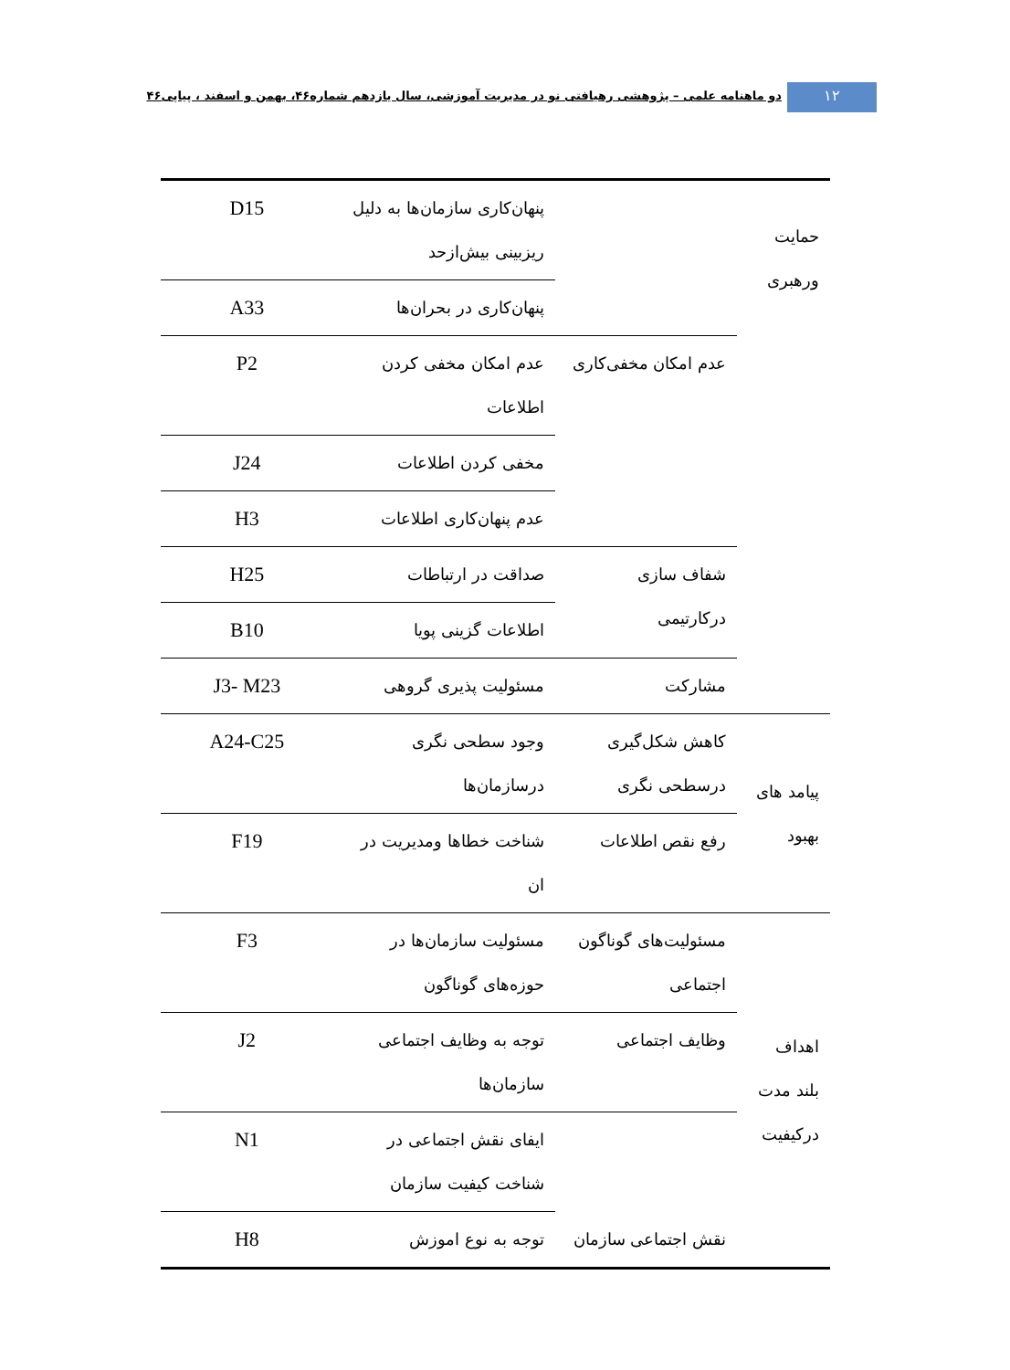دو ماهنامه علمی – پژوهشی رهیافتی نو در مدیریت آموزشی، سال یازدهم شماره۴۶، بهمن و اسفند ، پیاپی۴۶
۱۲
| حمایت ورهبری | | پنهان‌کاری سازمان‌ها به دلیل ریزبینی بیش‌ازحد | D15 |
| | | پنهان‌کاری در بحران‌ها | A33 |
| | عدم امکان مخفی‌کاری | عدم امکان مخفی کردن اطلاعات | P2 |
| | | مخفی کردن اطلاعات | J24 |
| | | عدم پنهان‌کاری اطلاعات | H3 |
| | شفاف سازی درکارتیمی | صداقت در ارتباطات | H25 |
| | | اطلاعات گزینی پویا | B10 |
| | مشارکت | مسئولیت پذیری گروهی | J3- M23 |
| پیامد های بهبود | کاهش شکل‌گیری درسطحی نگری | وجود سطحی نگری درسازمان‌ها | A24-C25 |
| | رفع نقص اطلاعات | شناخت خطاها ومدیریت در ان | F19 |
| اهداف بلند مدت درکیفیت | مسئولیت‌های گوناگون اجتماعی | مسئولیت سازمان‌ها در حوزه‌های گوناگون | F3 |
| | وظایف اجتماعی | توجه به وظایف اجتماعی سازمان‌ها | J2 |
| | نقش اجتماعی سازمان | ایفای نقش اجتماعی در شناخت کیفیت سازمان | N1 |
| | | توجه به نوع اموزش | H8 |